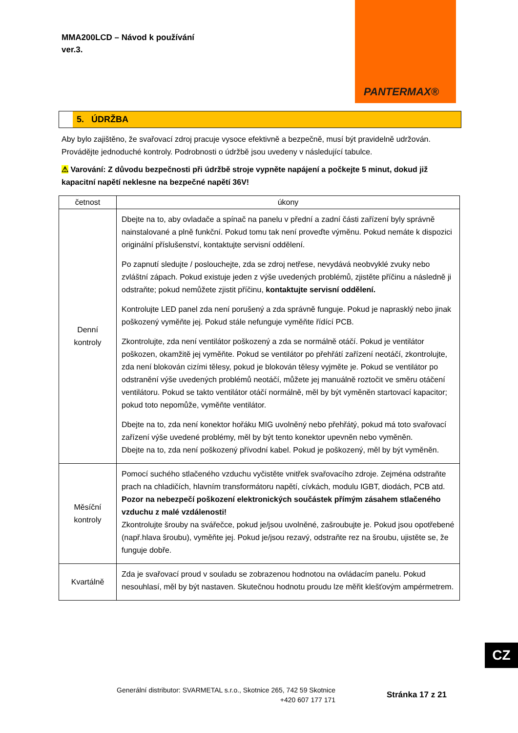MMA200LCD – Návod k používání
ver.3.
PANTERMAX®
5. ÚDRŽBA
Aby bylo zajištěno, že svařovací zdroj pracuje vysoce efektivně a bezpečně, musí být pravidelně udržován. Provádějte jednoduché kontroly. Podrobnosti o údržbě jsou uvedeny v následující tabulce.
⚠ Varování: Z důvodu bezpečnosti při údržbě stroje vypněte napájení a počkejte 5 minut, dokud již kapacitní napětí neklesne na bezpečné napětí 36V!
| četnost | úkony |
| --- | --- |
| Denní kontroly | Dbejte na to, aby ovladače a spínač na panelu v přední a zadní části zařízení byly správně nainstalované a plně funkční. Pokud tomu tak není proveďte výměnu. Pokud nemáte k dispozici originální příslušenství, kontaktujte servisní oddělení. Po zapnutí sledujte / poslouchejte, zda se zdroj netřese, nevydává neobvyklé zvuky nebo zvláštní zápach. Pokud existuje jeden z výše uvedených problémů, zjistěte příčinu a následně ji odstraňte; pokud nemůžete zjistit příčinu, kontaktujte servisní oddělení. Kontrolujte LED panel zda není porušený a zda správně funguje. Pokud je naprasklý nebo jinak poškozený vyměňte jej. Pokud stále nefunguje vyměňte řídící PCB. Zkontrolujte, zda není ventilátor poškozený a zda se normálně otáčí. Pokud je ventilátor poškozen, okamžitě jej vyměňte. Pokud se ventilátor po přehřátí zařízení neotáčí, zkontrolujte, zda není blokován cizími tělesy, pokud je blokován tělesy vyjměte je. Pokud se ventilátor po odstranění výše uvedených problémů neotáčí, můžete jej manuálně roztočit ve směru otáčení ventilátoru. Pokud se takto ventilátor otáčí normálně, měl by být vyměněn startovací kapacitor; pokud toto nepomůže, vyměňte ventilátor. Dbejte na to, zda není konektor hořáku MIG uvolněný nebo přehřátý, pokud má toto svařovací zařízení výše uvedené problémy, měl by být tento konektor upevněn nebo vyměněn. Dbejte na to, zda není poškozený přívodní kabel. Pokud je poškozený, měl by být vyměněn. |
| Měsíční kontroly | Pomocí suchého stlačeného vzduchu vyčistěte vnitřek svařovacího zdroje. Zejména odstraňte prach na chladičích, hlavním transformátoru napětí, cívkách, modulu IGBT, diodách, PCB atd. Pozor na nebezpečí poškození elektronických součástek přímým zásahem stlačeného vzduchu z malé vzdálenosti! Zkontrolujte šrouby na svářečce, pokud je/jsou uvolněné, zašroubujte je. Pokud jsou opotřebené (např.hlava šroubu), vyměňte jej. Pokud je/jsou rezavý, odstraňte rez na šroubu, ujistěte se, že funguje dobře. |
| Kvartálně | Zda je svařovací proud v souladu se zobrazenou hodnotou na ovládacím panelu. Pokud nesouhlasí, měl by být nastaven. Skutečnou hodnotu proudu lze měřit klešťovým ampérmetrem. |
CZ
Generální distributor: SVARMETAL s.r.o., Skotnice 265, 742 59 Skotnice
+420 607 177 171
Stránka 17 z 21